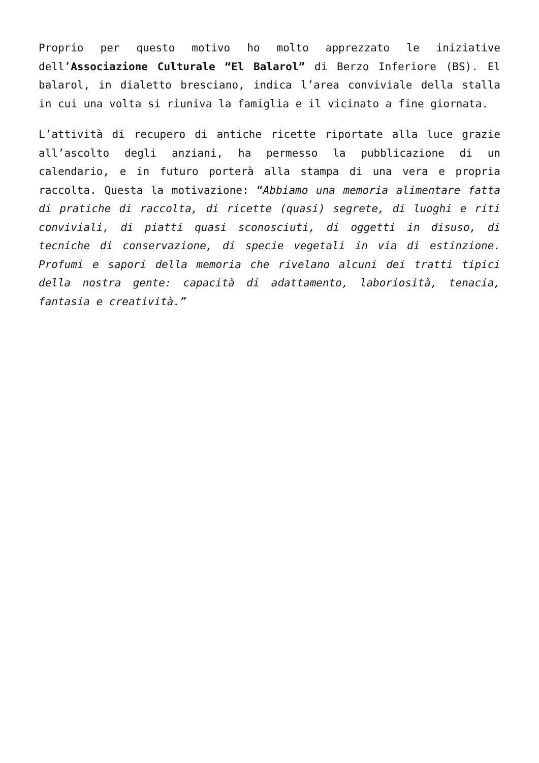Proprio per questo motivo ho molto apprezzato le iniziative dell’Associazione Culturale “El Balarol” di Berzo Inferiore (BS). El balarol, in dialetto bresciano, indica l’area conviviale della stalla in cui una volta si riuniva la famiglia e il vicinato a fine giornata.
L’attività di recupero di antiche ricette riportate alla luce grazie all’ascolto degli anziani, ha permesso la pubblicazione di un calendario, e in futuro porterà alla stampa di una vera e propria raccolta. Questa la motivazione: “Abbiamo una memoria alimentare fatta di pratiche di raccolta, di ricette (quasi) segrete, di luoghi e riti conviviali, di piatti quasi sconosciuti, di oggetti in disuso, di tecniche di conservazione, di specie vegetali in via di estinzione. Profumi e sapori della memoria che rivelano alcuni dei tratti tipici della nostra gente: capacità di adattamento, laboriosità, tenacia, fantasia e creatività.”